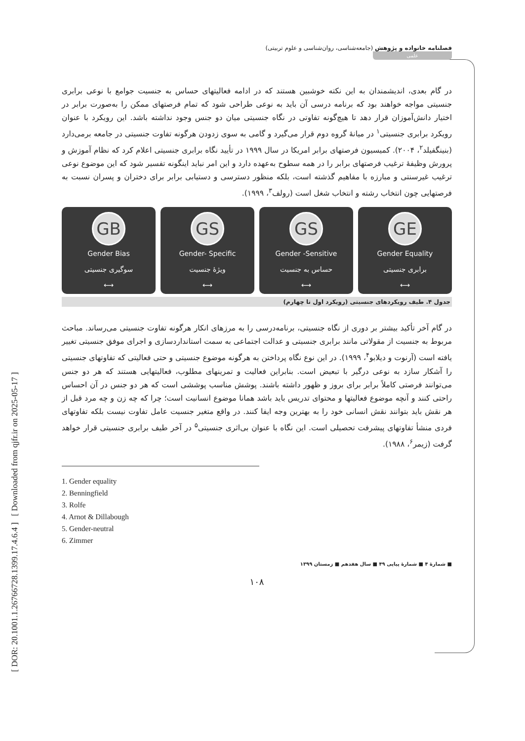[ DOR: 20.1001.1.26766728.1399.17.4.6.4 ] [ Downloaded from qjfr.ir on 2025-05-17 ]
فصلنامه خانواده و پژوهش (جامعه‌شناسی، روان‌شناسی و علوم تربیتی)
علمی
در گام بعدی، اندیشمندان به این نکته خوشبین هستند که در ادامه فعالیتهای حساس به جنسیت جوامع با نوعی برابری جنسیتی مواجه خواهند بود که برنامه درسی آن باید به نوعی طراحی شود که تمام فرصتهای ممکن را به‌صورت برابر در اختیار دانش‌آموزان قرار دهد تا هیچ‌گونه تفاوتی در نگاه جنسیتی میان دو جنس وجود نداشته باشد. این رویکرد با عنوان رویکرد برابری جنسیتی<sup>۱</sup> در میانهٔ گروه دوم قرار می‌گیرد و گامی به سوی زدودن هرگونه تفاوت جنسیتی در جامعه برمی‌دارد (بنینگفیلد<sup>۲</sup>، ۲۰۰۴). کمیسیون فرصتهای برابر امریکا در سال ۱۹۹۹ در تأیید نگاه برابری جنسیتی اعلام کرد که نظام آموزش و پرورش وظیفهٔ ترغیب فرصتهای برابر را در همه سطوح به‌عهده دارد و این امر نباید اینگونه تفسیر شود که این موضوع نوعی ترغیب غیرسنتی و مبارزه با مفاهیم گذشته است، بلکه منظور دسترسی و دستیابی برابر برای دختران و پسران نسبت به فرصتهایی چون انتخاب رشته و انتخاب شغل است (رولف<sup>۳</sup>، ۱۹۹۹).
GB
Gender Bias
سوگیری جنسیتی
⟷
GS
Gender- Specific
ویژهٔ جنسیت
⟷
GS
Gender -Sensitive
حساس به جنسیت
⟷
GE
Gender Equality
برابری جنسیتی
⟷
جدول ۴. طیف رویکردهای جنسیتی (رویکرد اول تا چهارم)
در گام آخر تأکید بیشتر بر دوری از نگاه جنسیتی، برنامه‌درسی را به مرزهای انکار هرگونه تفاوت جنسیتی می‌رساند. مباحث مربوط به جنسیت از مقولاتی مانند برابری جنسیتی و عدالت اجتماعی به سمت استانداردسازی و اجرای موفق جنسیتی تغییر یافته است (آرنوت و دیلابو<sup>۴</sup>، ۱۹۹۹). در این نوع نگاه پرداختن به هرگونه موضوع جنسیتی و حتی فعالیتی که تفاوتهای جنسیتی را آشکار سازد به نوعی درگیر با تبعیض است. بنابراین فعالیت و تمرینهای مطلوب، فعالیتهایی هستند که هر دو جنس می‌توانند فرصتی کاملاً برابر برای بروز و ظهور داشته باشند. پوشش مناسب پوششی است که هر دو جنس در آن احساس راحتی کنند و آنچه موضوع فعالیتها و محتوای تدریس باید باشد همانا موضوع انسانیت است؛ چرا که چه زن و چه مرد قبل از هر نقش باید بتوانند نقش انسانی خود را به بهترین وجه ایفا کنند. در واقع متغیر جنسیت عامل تفاوت نیست بلکه تفاوتهای فردی منشأ تفاوتهای پیشرفت تحصیلی است. این نگاه با عنوان بی‌اثری جنسیتی<sup>۵</sup> در آخر طیف برابری جنسیتی قرار خواهد گرفت (زیمر<sup>۶</sup>، ۱۹۸۸).
1. Gender equality
2. Benningfield
3. Rolfe
4. Arnot & Dillabough
5. Gender-neutral
6. Zimmer
■ شمارهٔ ۴ ■ شمارهٔ پیاپی ۴۹ ■ سال هفدهم ■ زمستان ۱۳۹۹
۱۰۸